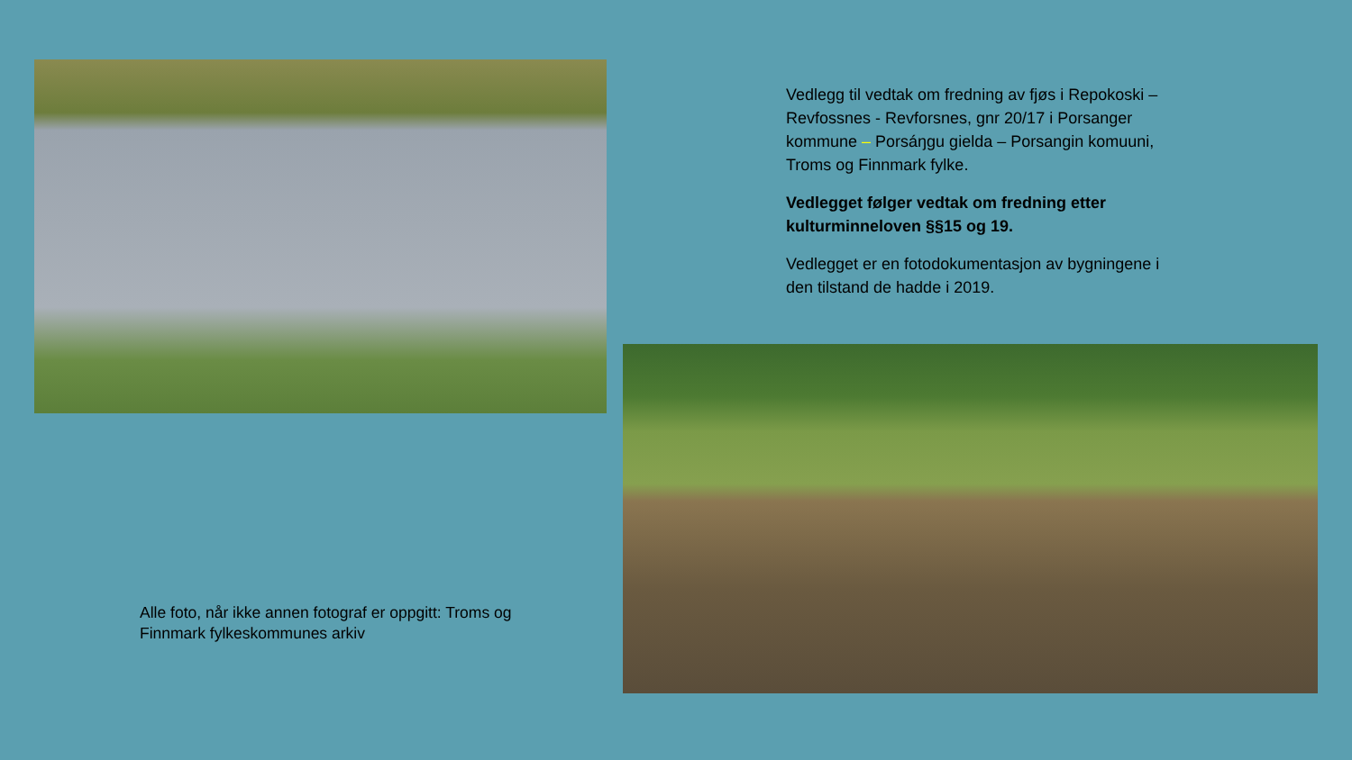Alle foto, når ikke annen fotograf er oppgitt: Troms og Finnmark fylkeskommunes arkiv
Vedlegg til vedtak om fredning av fjøs i Repokoski – Revfossnes - Revforsnes, gnr 20/17 i Porsanger kommune – Porsáŋgu gielda – Porsangin komuuni, Troms og Finnmark fylke.
Vedlegget følger vedtak om fredning etter kulturminneloven §§15 og 19.
Vedlegget er en fotodokumentasjon av bygningene i den tilstand de hadde i 2019.